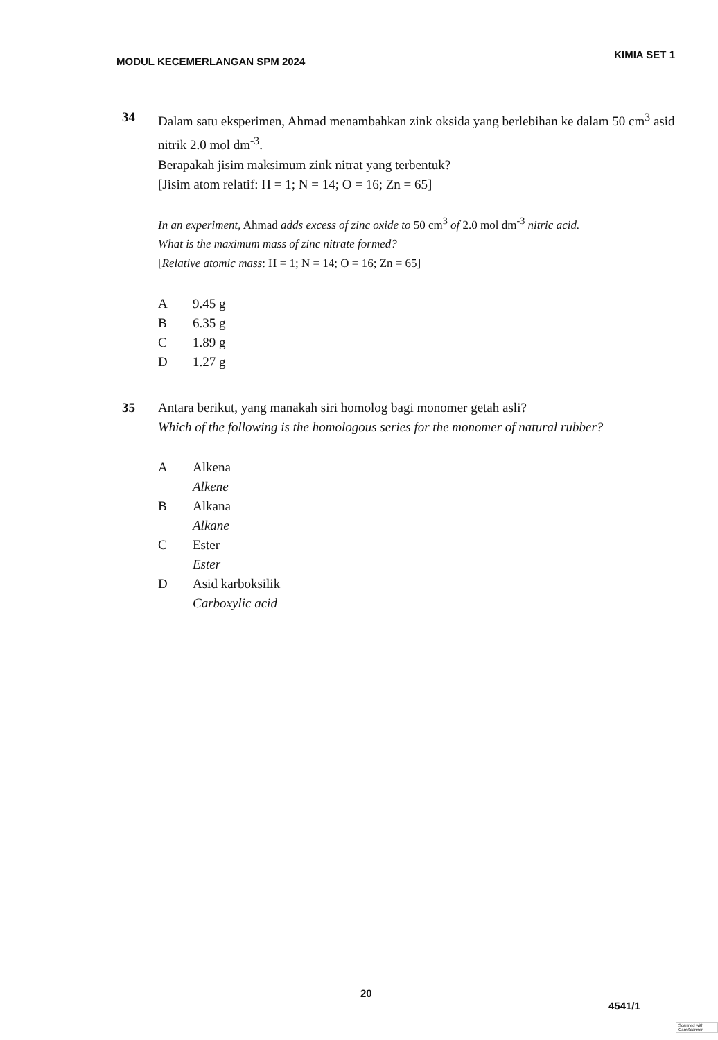MODUL KECEMERLANGAN SPM 2024 KIMIA SET 1
34 Dalam satu eksperimen, Ahmad menambahkan zink oksida yang berlebihan ke dalam 50 cm<sup>3</sup> asid nitrik 2.0 mol dm<sup>-3</sup>.
Berapakah jisim maksimum zink nitrat yang terbentuk?
[Jisim atom relatif: H = 1; N = 14; O = 16; Zn = 65]
In an experiment, Ahmad adds excess of zinc oxide to 50 cm<sup>3</sup> of 2.0 mol dm<sup>-3</sup> nitric acid.
What is the maximum mass of zinc nitrate formed?
[Relative atomic mass: H = 1; N = 14; O = 16; Zn = 65]
A 9.45 g
B 6.35 g
C 1.89 g
D 1.27 g
35 Antara berikut, yang manakah siri homolog bagi monomer getah asli?
Which of the following is the homologous series for the monomer of natural rubber?
A Alkena
Alkene
B Alkana
Alkane
C Ester
Ester
D Asid karboksilik
Carboxylic acid
20
4541/1
Scanned with CamScanner